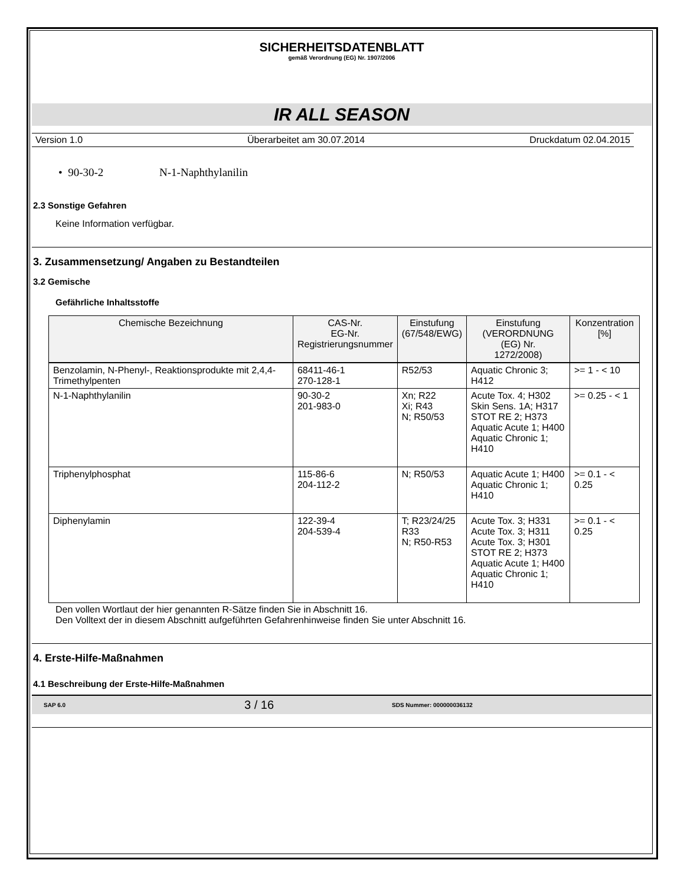SICHERHEITSDATENBLATT
gemäß Verordnung (EG) Nr. 1907/2006
IR ALL SEASON
Version 1.0 Überarbeitet am 30.07.2014 Druckdatum 02.04.2015
• 90-30-2 N-1-Naphthylanilin
2.3 Sonstige Gefahren
Keine Information verfügbar.
3. Zusammensetzung/ Angaben zu Bestandteilen
3.2 Gemische
Gefährliche Inhaltsstoffe
| Chemische Bezeichnung | CAS-Nr. EG-Nr. Registrierungsnummer | Einstufung (67/548/EWG) | Einstufung (VERORDNUNG (EG) Nr. 1272/2008) | Konzentration [%] |
| --- | --- | --- | --- | --- |
| Benzolamin, N-Phenyl-, Reaktionsprodukte mit 2,4,4-Trimethylpenten | 68411-46-1 270-128-1 | R52/53 | Aquatic Chronic 3; H412 | >= 1 - < 10 |
| N-1-Naphthylanilin | 90-30-2 201-983-0 | Xn; R22 Xi; R43 N; R50/53 | Acute Tox. 4; H302 Skin Sens. 1A; H317 STOT RE 2; H373 Aquatic Acute 1; H400 Aquatic Chronic 1; H410 | >= 0.25 - < 1 |
| Triphenylphosphat | 115-86-6 204-112-2 | N; R50/53 | Aquatic Acute 1; H400 Aquatic Chronic 1; H410 | >= 0.1 - < 0.25 |
| Diphenylamin | 122-39-4 204-539-4 | T; R23/24/25 R33 N; R50-R53 | Acute Tox. 3; H331 Acute Tox. 3; H311 Acute Tox. 3; H301 STOT RE 2; H373 Aquatic Acute 1; H400 Aquatic Chronic 1; H410 | >= 0.1 - < 0.25 |
Den vollen Wortlaut der hier genannten R-Sätze finden Sie in Abschnitt 16.
Den Volltext der in diesem Abschnitt aufgeführten Gefahrenhinweise finden Sie unter Abschnitt 16.
4. Erste-Hilfe-Maßnahmen
4.1 Beschreibung der Erste-Hilfe-Maßnahmen
SAP 6.0 3 / 16 SDS Nummer: 000000036132